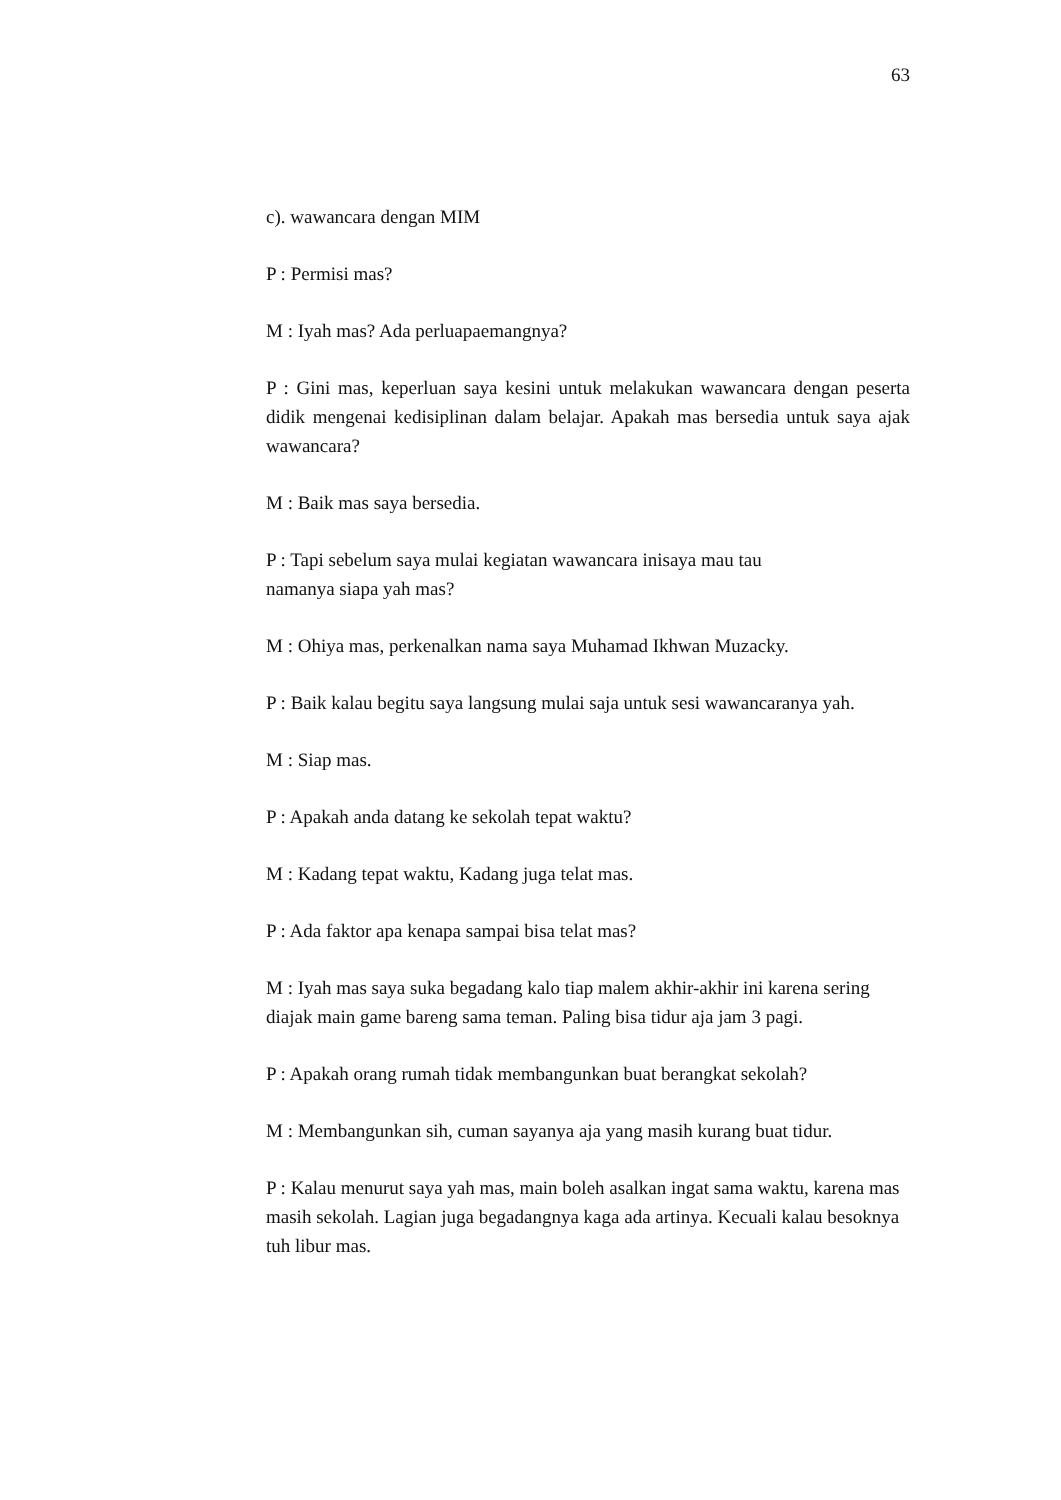63
c). wawancara dengan MIM
P : Permisi mas?
M : Iyah mas? Ada perluapaemangnya?
P : Gini mas, keperluan saya kesini untuk melakukan wawancara dengan peserta didik mengenai kedisiplinan dalam belajar. Apakah mas bersedia untuk saya ajak wawancara?
M : Baik mas saya bersedia.
P : Tapi sebelum saya mulai kegiatan wawancara inisaya mau tau
namanya siapa yah mas?
M : Ohiya mas, perkenalkan nama saya Muhamad Ikhwan Muzacky.
P : Baik kalau begitu saya langsung mulai saja untuk sesi wawancaranya yah.
M : Siap mas.
P : Apakah anda datang ke sekolah tepat waktu?
M : Kadang tepat waktu, Kadang juga telat mas.
P : Ada faktor apa kenapa sampai bisa telat mas?
M : Iyah mas saya suka begadang kalo tiap malem akhir-akhir ini karena sering diajak main game bareng sama teman. Paling bisa tidur aja jam 3 pagi.
P : Apakah orang rumah tidak membangunkan buat berangkat sekolah?
M : Membangunkan sih, cuman sayanya aja yang masih kurang buat tidur.
P : Kalau menurut saya yah mas, main boleh asalkan ingat sama waktu, karena mas masih sekolah. Lagian juga begadangnya kaga ada artinya. Kecuali kalau besoknya tuh libur mas.